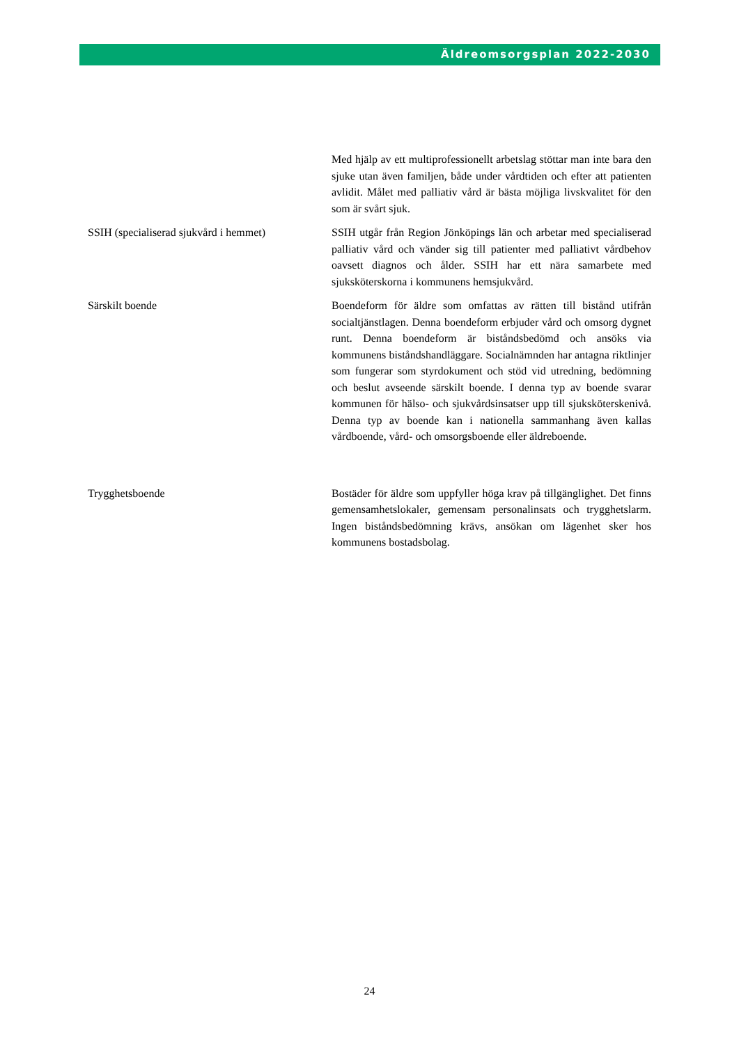Äldreomsorgsplan 2022-2030
| | Med hjälp av ett multiprofessionellt arbetslag stöttar man inte bara den sjuke utan även familjen, både under vårdtiden och efter att patienten avlidit. Målet med palliativ vård är bästa möjliga livskvalitet för den som är svårt sjuk. |
| SSIH (specialiserad sjukvård i hemmet) | SSIH utgår från Region Jönköpings län och arbetar med specialiserad palliativ vård och vänder sig till patienter med palliativt vårdbehov oavsett diagnos och ålder. SSIH har ett nära samarbete med sjuksköterskorna i kommunens hemsjukvård. |
| Särskilt boende | Boendeform för äldre som omfattas av rätten till bistånd utifrån socialtjänstlagen. Denna boendeform erbjuder vård och omsorg dygnet runt. Denna boendeform är biståndsbedömd och ansöks via kommunens biståndshandläggare. Socialnämnden har antagna riktlinjer som fungerar som styrdokument och stöd vid utredning, bedömning och beslut avseende särskilt boende. I denna typ av boende svarar kommunen för hälso- och sjukvårdsinsatser upp till sjuksköterskenivå. Denna typ av boende kan i nationella sammanhang även kallas vårdboende, vård- och omsorgsboende eller äldreboende. |
| Trygghetsboende | Bostäder för äldre som uppfyller höga krav på tillgänglighet. Det finns gemensamhetslokaler, gemensam personalinsats och trygghetslarm. Ingen biståndsbedömning krävs, ansökan om lägenhet sker hos kommunens bostadsbolag. |
24